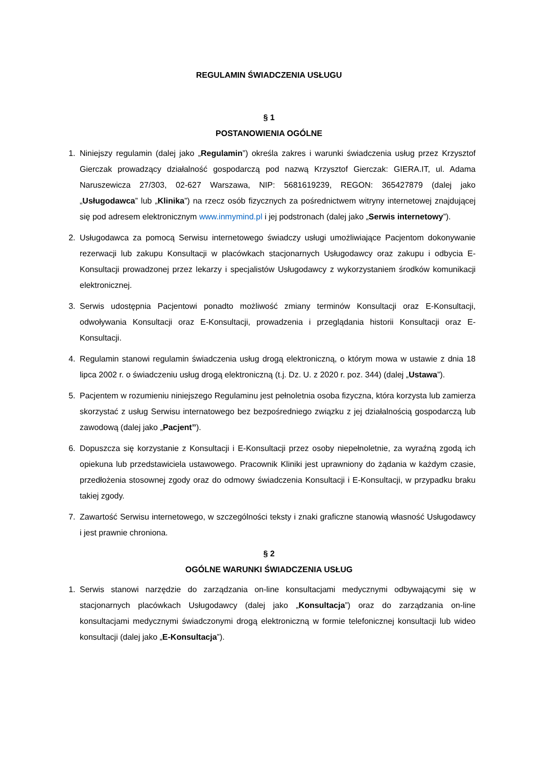REGULAMIN ŚWIADCZENIA USŁUGU
§ 1
POSTANOWIENIA OGÓLNE
1. Niniejszy regulamin (dalej jako „Regulamin”) określa zakres i warunki świadczenia usług przez Krzysztof Gierczak prowadzący działalność gospodarczą pod nazwą Krzysztof Gierczak: GIERA.IT, ul. Adama Naruszewicza 27/303, 02-627 Warszawa, NIP: 5681619239, REGON: 365427879 (dalej jako „Usługodawca” lub „Klinika”) na rzecz osób fizycznych za pośrednictwem witryny internetowej znajdującej się pod adresem elektronicznym www.inmymind.pl i jej podstronach (dalej jako „Serwis internetowy”).
2. Usługodawca za pomocą Serwisu internetowego świadczy usługi umożliwiające Pacjentom dokonywanie rezerwacji lub zakupu Konsultacji w placówkach stacjonarnych Usługodawcy oraz zakupu i odbycia E-Konsultacji prowadzonej przez lekarzy i specjalistów Usługodawcy z wykorzystaniem środków komunikacji elektronicznej.
3. Serwis udostępnia Pacjentowi ponadto możliwość zmiany terminów Konsultacji oraz E-Konsultacji, odwoływania Konsultacji oraz E-Konsultacji, prowadzenia i przeglądania historii Konsultacji oraz E-Konsultacji.
4. Regulamin stanowi regulamin świadczenia usług drogą elektroniczną, o którym mowa w ustawie z dnia 18 lipca 2002 r. o świadczeniu usług drogą elektroniczną (t.j. Dz. U. z 2020 r. poz. 344) (dalej „Ustawa”).
5. Pacjentem w rozumieniu niniejszego Regulaminu jest pełnoletnia osoba fizyczna, która korzysta lub zamierza skorzystać z usług Serwisu internatowego bez bezpośredniego związku z jej działalnością gospodarczą lub zawodową (dalej jako „Pacjent’’).
6. Dopuszcza się korzystanie z Konsultacji i E-Konsultacji przez osoby niepełnoletnie, za wyraźną zgodą ich opiekuna lub przedstawiciela ustawowego. Pracownik Kliniki jest uprawniony do żądania w każdym czasie, przedłożenia stosownej zgody oraz do odmowy świadczenia Konsultacji i E-Konsultacji, w przypadku braku takiej zgody.
7. Zawartość Serwisu internetowego, w szczególności teksty i znaki graficzne stanowią własność Usługodawcy i jest prawnie chroniona.
§ 2
OGÓLNE WARUNKI ŚWIADCZENIA USŁUG
1. Serwis stanowi narzędzie do zarządzania on-line konsultacjami medycznymi odbywającymi się w stacjonarnych placówkach Usługodawcy (dalej jako „Konsultacja”) oraz do zarządzania on-line konsultacjami medycznymi świadczonymi drogą elektroniczną w formie telefonicznej konsultacji lub wideo konsultacji (dalej jako „E-Konsultacja”).